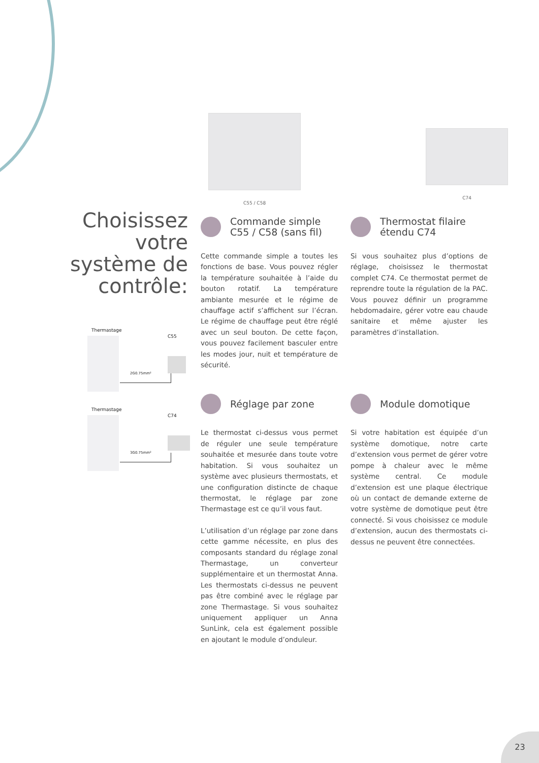C55 / C58 C74
Choisissez votre système de contrôle:
Thermastage
C55
2G0.75mm²
Thermastage
C74
3G0.75mm²
Commande simple
C55 / C58 (sans fil)
Cette commande simple a toutes les fonctions de base. Vous pouvez régler la température souhaitée à l’aide du bouton rotatif. La température ambiante mesurée et le régime de chauffage actif s’affichent sur l’écran. Le régime de chauffage peut être réglé avec un seul bouton. De cette façon, vous pouvez facilement basculer entre les modes jour, nuit et température de sécurité.
Thermostat filaire
étendu C74
Si vous souhaitez plus d’options de réglage, choisissez le thermostat complet C74. Ce thermostat permet de reprendre toute la régulation de la PAC. Vous pouvez définir un programme hebdomadaire, gérer votre eau chaude sanitaire et même ajuster les paramètres d’installation.
Réglage par zone
Le thermostat ci-dessus vous permet de réguler une seule température souhaitée et mesurée dans toute votre habitation. Si vous souhaitez un système avec plusieurs thermostats, et une configuration distincte de chaque thermostat, le réglage par zone Thermastage est ce qu’il vous faut.
L’utilisation d’un réglage par zone dans cette gamme nécessite, en plus des composants standard du réglage zonal Thermastage, un converteur supplémentaire et un thermostat Anna. Les thermostats ci-dessus ne peuvent pas être combiné avec le réglage par zone Thermastage. Si vous souhaitez uniquement appliquer un Anna SunLink, cela est également possible en ajoutant le module d’onduleur.
Module domotique
Si votre habitation est équipée d’un système domotique, notre carte d’extension vous permet de gérer votre pompe à chaleur avec le même système central. Ce module d’extension est une plaque électrique où un contact de demande externe de votre système de domotique peut être connecté. Si vous choisissez ce module d’extension, aucun des thermostats ci-dessus ne peuvent être connectées.
23